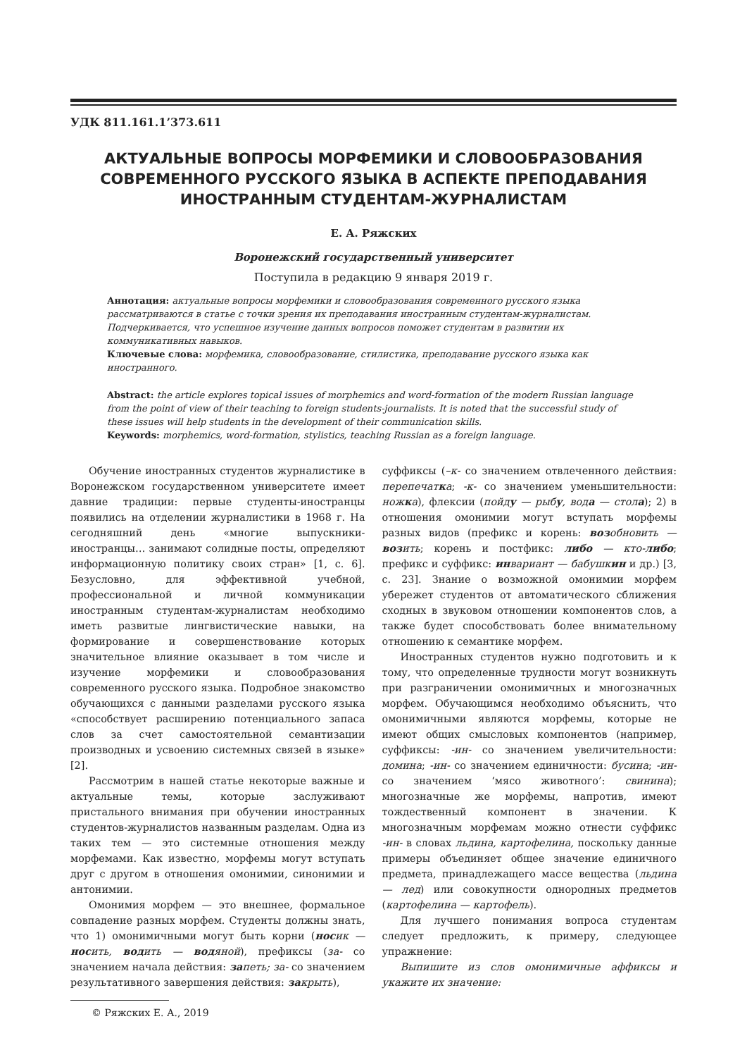УДК 811.161.1’373.611
АКТУАЛЬНЫЕ ВОПРОСЫ МОРФЕМИКИ И СЛОВООБРАЗОВАНИЯ
СОВРЕМЕННОГО РУССКОГО ЯЗЫКА В АСПЕКТЕ ПРЕПОДАВАНИЯ
ИНОСТРАННЫМ СТУДЕНТАМ-ЖУРНАЛИСТАМ
Е. А. Ряжских
Воронежский государственный университет
Поступила в редакцию 9 января 2019 г.
Аннотация: актуальные вопросы морфемики и словообразования современного русского языка рассматриваются в статье с точки зрения их преподавания иностранным студентам-журналистам. Подчеркивается, что успешное изучение данных вопросов поможет студентам в развитии их коммуникативных навыков.
Ключевые слова: морфемика, словообразование, стилистика, преподавание русского языка как иностранного.
Abstract: the article explores topical issues of morphemics and word-formation of the modern Russian language from the point of view of their teaching to foreign students-journalists. It is noted that the successful study of these issues will help students in the development of their communication skills.
Keywords: morphemics, word-formation, stylistics, teaching Russian as a foreign language.
Обучение иностранных студентов журналистике в Воронежском государственном университете имеет давние традиции: первые студенты-иностранцы появились на отделении журналистики в 1968 г. На сегодняшний день «многие выпускники-иностранцы… занимают солидные посты, определяют информационную политику своих стран» [1, с. 6]. Безусловно, для эффективной учебной, профессиональной и личной коммуникации иностранным студентам-журналистам необходимо иметь развитые лингвистические навыки, на формирование и совершенствование которых значительное влияние оказывает в том числе и изучение морфемики и словообразования современного русского языка. Подробное знакомство обучающихся с данными разделами русского языка «способствует расширению потенциального запаса слов за счет самостоятельной семантизации производных и усвоению системных связей в языке» [2].
Рассмотрим в нашей статье некоторые важные и актуальные темы, которые заслуживают пристального внимания при обучении иностранных студентов-журналистов названным разделам. Одна из таких тем — это системные отношения между морфемами. Как известно, морфемы могут вступать друг с другом в отношения омонимии, синонимии и антонимии.
Омонимия морфем — это внешнее, формальное совпадение разных морфем. Студенты должны знать, что 1) омонимичными могут быть корни (носик — носить, водить — водяной), префиксы (за- со значением начала действия: запеть; за- со значением результативного завершения действия: закрыть),
© Ряжских Е. А., 2019
суффиксы (–к- со значением отвлеченного действия: перепечатка; -к- со значением уменьшительности: ножка), флексии (пойду — рыбу, вода — стола); 2) в отношения омонимии могут вступать морфемы разных видов (префикс и корень: возобновить — возить; корень и постфикс: либо — кто-либо; префикс и суффикс: инвариант — бабушкин и др.) [3, с. 23]. Знание о возможной омонимии морфем убережет студентов от автоматического сближения сходных в звуковом отношении компонентов слов, а также будет способствовать более внимательному отношению к семантике морфем.
Иностранных студентов нужно подготовить и к тому, что определенные трудности могут возникнуть при разграничении омонимичных и многозначных морфем. Обучающимся необходимо объяснить, что омонимичными являются морфемы, которые не имеют общих смысловых компонентов (например, суффиксы: -ин- со значением увеличительности: домина; -ин- со значением единичности: бусина; -ин- со значением ‘мясо животного’: свинина); многозначные же морфемы, напротив, имеют тождественный компонент в значении. К многозначным морфемам можно отнести суффикс -ин- в словах льдина, картофелина, поскольку данные примеры объединяет общее значение единичного предмета, принадлежащего массе вещества (льдина — лед) или совокупности однородных предметов (картофелина — картофель).
Для лучшего понимания вопроса студентам следует предложить, к примеру, следующее упражнение:
Выпишите из слов омонимичные аффиксы и укажите их значение: